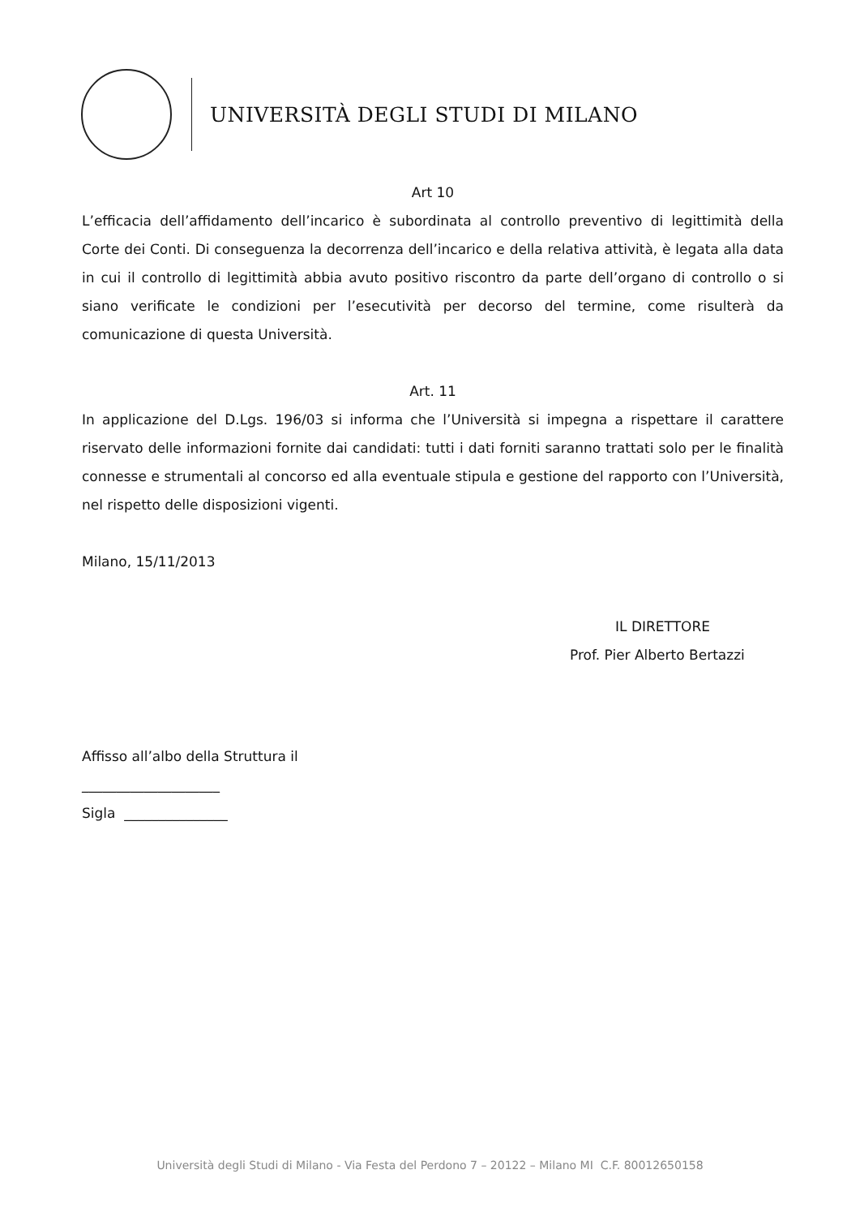UNIVERSITÀ DEGLI STUDI DI MILANO
Art 10
L’efficacia dell’affidamento dell’incarico è subordinata al controllo preventivo di legittimità della Corte dei Conti. Di conseguenza la decorrenza dell’incarico e della relativa attività, è legata alla data in cui il controllo di legittimità abbia avuto positivo riscontro da parte dell’organo di controllo o si siano verificate le condizioni per l’esecutività per decorso del termine, come risulterà da comunicazione di questa Università.
Art. 11
In applicazione del D.Lgs. 196/03 si informa che l’Università si impegna a rispettare il carattere riservato delle informazioni fornite dai candidati: tutti i dati forniti saranno trattati solo per le finalità connesse e strumentali al concorso ed alla eventuale stipula e gestione del rapporto con l’Università, nel rispetto delle disposizioni vigenti.
Milano, 15/11/2013
IL DIRETTORE
Prof. Pier Alberto Bertazzi
Affisso all’albo della Struttura il
____________________
Sigla _______________
Università degli Studi di Milano - Via Festa del Perdono 7 – 20122 – Milano MI C.F. 80012650158